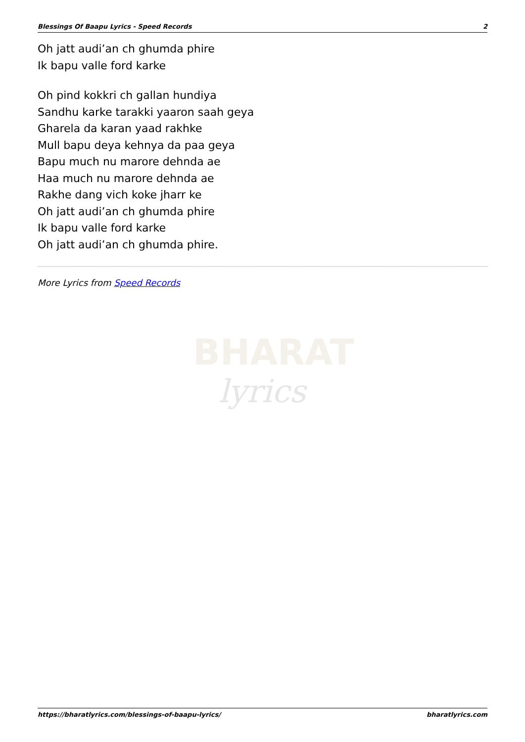Blessings Of Baapu Lyrics - Speed Records 2
Oh jatt audi’an ch ghumda phire
Ik bapu valle ford karke
Oh pind kokkri ch gallan hundiya
Sandhu karke tarakki yaaron saah geya
Gharela da karan yaad rakhke
Mull bapu deya kehnya da paa geya
Bapu much nu marore dehnda ae
Haa much nu marore dehnda ae
Rakhe dang vich koke jharr ke
Oh jatt audi’an ch ghumda phire
Ik bapu valle ford karke
Oh jatt audi’an ch ghumda phire.
More Lyrics from Speed Records
BHARAT
lyrics
https://bharatlyrics.com/blessings-of-baapu-lyrics/ bharatlyrics.com